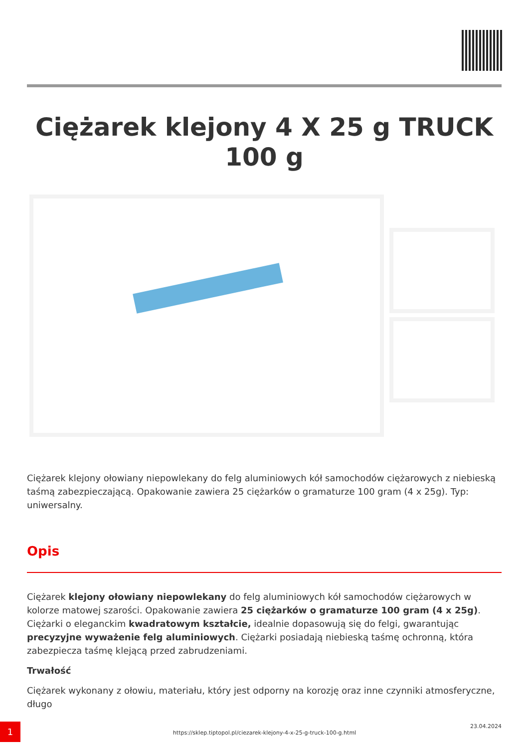Ciężarek klejony 4 X 25 g TRUCK 100 g
Ciężarek klejony ołowiany niepowlekany do felg aluminiowych kół samochodów ciężarowych z niebieską taśmą zabezpieczającą. Opakowanie zawiera 25 ciężarków o gramaturze 100 gram (4 x 25g). Typ: uniwersalny.
Opis
Ciężarek klejony ołowiany niepowlekany do felg aluminiowych kół samochodów ciężarowych w kolorze matowej szarości. Opakowanie zawiera 25 ciężarków o gramaturze 100 gram (4 x 25g). Ciężarki o eleganckim kwadratowym kształcie, idealnie dopasowują się do felgi, gwarantując precyzyjne wyważenie felg aluminiowych. Ciężarki posiadają niebieską taśmę ochronną, która zabezpiecza taśmę klejącą przed zabrudzeniami.
Trwałość
Ciężarek wykonany z ołowiu, materiału, który jest odporny na korozję oraz inne czynniki atmosferyczne, długo
1
https://sklep.tiptopol.pl/ciezarek-klejony-4-x-25-g-truck-100-g.html
23.04.2024